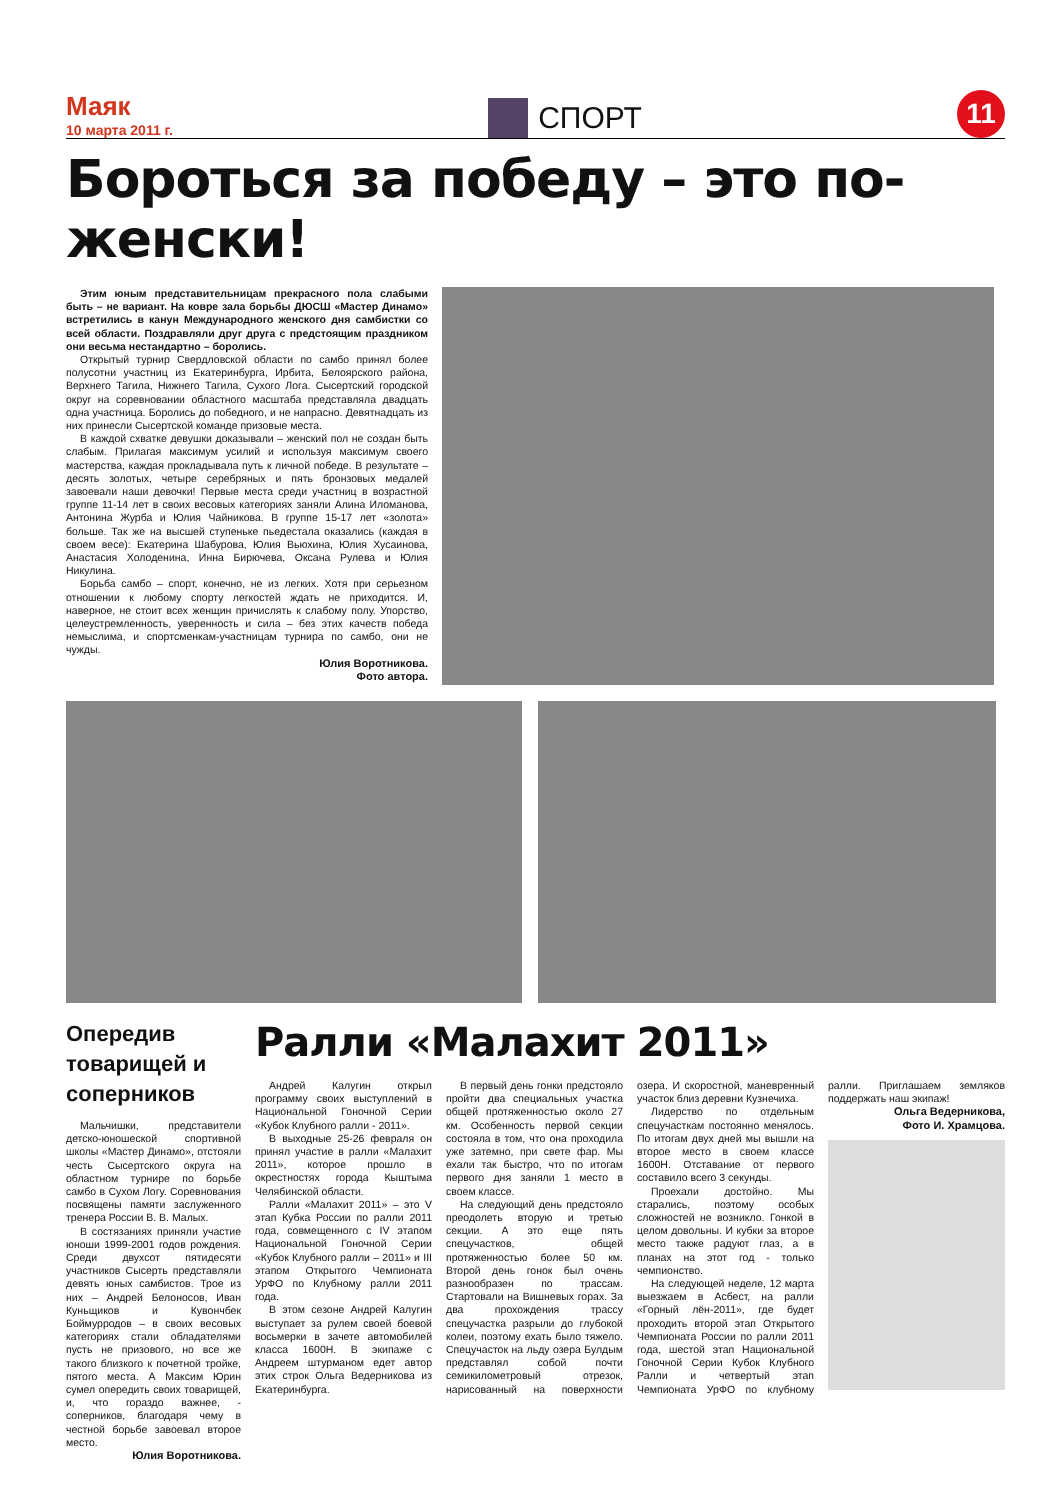Маяк
10 марта 2011 г.
СПОРТ
11
Бороться за победу – это по-женски!
Этим юным представительницам прекрасного пола слабыми быть – не вариант. На ковре зала борьбы ДЮСШ «Мастер Динамо» встретились в канун Международного женского дня самбистки со всей области. Поздравляли друг друга с предстоящим праздником они весьма нестандартно – боролись.
Открытый турнир Свердловской области по самбо принял более полусотни участниц из Екатеринбурга, Ирбита, Белоярского района, Верхнего Тагила, Нижнего Тагила, Сухого Лога. Сысертский городской округ на соревновании областного масштаба представляла двадцать одна участница. Боролись до победного, и не напрасно. Девятнадцать из них принесли Сысертской команде призовые места.
В каждой схватке девушки доказывали – женский пол не создан быть слабым. Прилагая максимум усилий и используя максимум своего мастерства, каждая прокладывала путь к личной победе. В результате – десять золотых, четыре серебряных и пять бронзовых медалей завоевали наши девочки! Первые места среди участниц в возрастной группе 11-14 лет в своих весовых категориях заняли Алина Иломанова, Антонина Журба и Юлия Чайникова. В группе 15-17 лет «золота» больше. Так же на высшей ступеньке пьедестала оказались (каждая в своем весе): Екатерина Шабурова, Юлия Вьюхина, Юлия Хусаинова, Анастасия Холоденина, Инна Бирючева, Оксана Рулева и Юлия Никулина.
Борьба самбо – спорт, конечно, не из легких. Хотя при серьезном отношении к любому спорту легкостей ждать не приходится. И, наверное, не стоит всех женщин причислять к слабому полу. Упорство, целеустремленность, уверенность и сила – без этих качеств победа немыслима, и спортсменкам-участницам турнира по самбо, они не чужды.
Юлия Воротникова.
Фото автора.
Опередив товарищей и соперников
Мальчишки, представители детско-юношеской спортивной школы «Мастер Динамо», отстояли честь Сысертского округа на областном турнире по борьбе самбо в Сухом Логу. Соревнования посвящены памяти заслуженного тренера России В. В. Малых.
В состязаниях приняли участие юноши 1999-2001 годов рождения. Среди двухсот пятидесяти участников Сысерть представляли девять юных самбистов. Трое из них – Андрей Белоносов, Иван Куньщиков и Кувончбек Боймурродов – в своих весовых категориях стали обладателями пусть не призового, но все же такого близкого к почетной тройке, пятого места. А Максим Юрин сумел опередить своих товарищей, и, что гораздо важнее, - соперников, благодаря чему в честной борьбе завоевал второе место.
Юлия Воротникова.
Ралли «Малахит 2011»
Андрей Калугин открыл программу своих выступлений в Национальной Гоночной Серии «Кубок Клубного ралли - 2011».
В выходные 25-26 февраля он принял участие в ралли «Малахит 2011», которое прошло в окрестностях города Кыштыма Челябинской области.
Ралли «Малахит 2011» – это V этап Кубка России по ралли 2011 года, совмещенного с IV этапом Национальной Гоночной Серии «Кубок Клубного ралли – 2011» и III этапом Открытого Чемпионата УрФО по Клубному ралли 2011 года.
В этом сезоне Андрей Калугин выступает за рулем своей боевой восьмерки в зачете автомобилей класса 1600Н. В экипаже с Андреем штурманом едет автор этих строк Ольга Ведерникова из Екатеринбурга.
В первый день гонки предстояло пройти два специальных участка общей протяженностью около 27 км. Особенность первой секции состояла в том, что она проходила уже затемно, при свете фар. Мы ехали так быстро, что по итогам первого дня заняли 1 место в своем классе.
На следующий день предстояло преодолеть вторую и третью секции. А это еще пять спецучастков, общей протяженностью более 50 км. Второй день гонок был очень разнообразен по трассам. Стартовали на Вишневых горах. За два прохождения трассу спецучастка разрыли до глубокой колеи, поэтому ехать было тяжело. Спецучасток на льду озера Булдым представлял собой почти семикилометровый отрезок, нарисованный на поверхности озера. И скоростной, маневренный участок близ деревни Кузнечиха.
Лидерство по отдельным спецучасткам постоянно менялось. По итогам двух дней мы вышли на второе место в своем классе 1600Н. Отставание от первого составило всего 3 секунды.
Проехали достойно. Мы старались, поэтому особых сложностей не возникло. Гонкой в целом довольны. И кубки за второе место также радуют глаз, а в планах на этот год - только чемпионство.
На следующей неделе, 12 марта выезжаем в Асбест, на ралли «Горный лён-2011», где будет проходить второй этап Открытого Чемпионата России по ралли 2011 года, шестой этап Национальной Гоночной Серии Кубок Клубного Ралли и четвертый этап Чемпионата УрФО по клубному ралли. Приглашаем земляков поддержать наш экипаж!
Ольга Ведерникова,
Фото И. Храмцова.